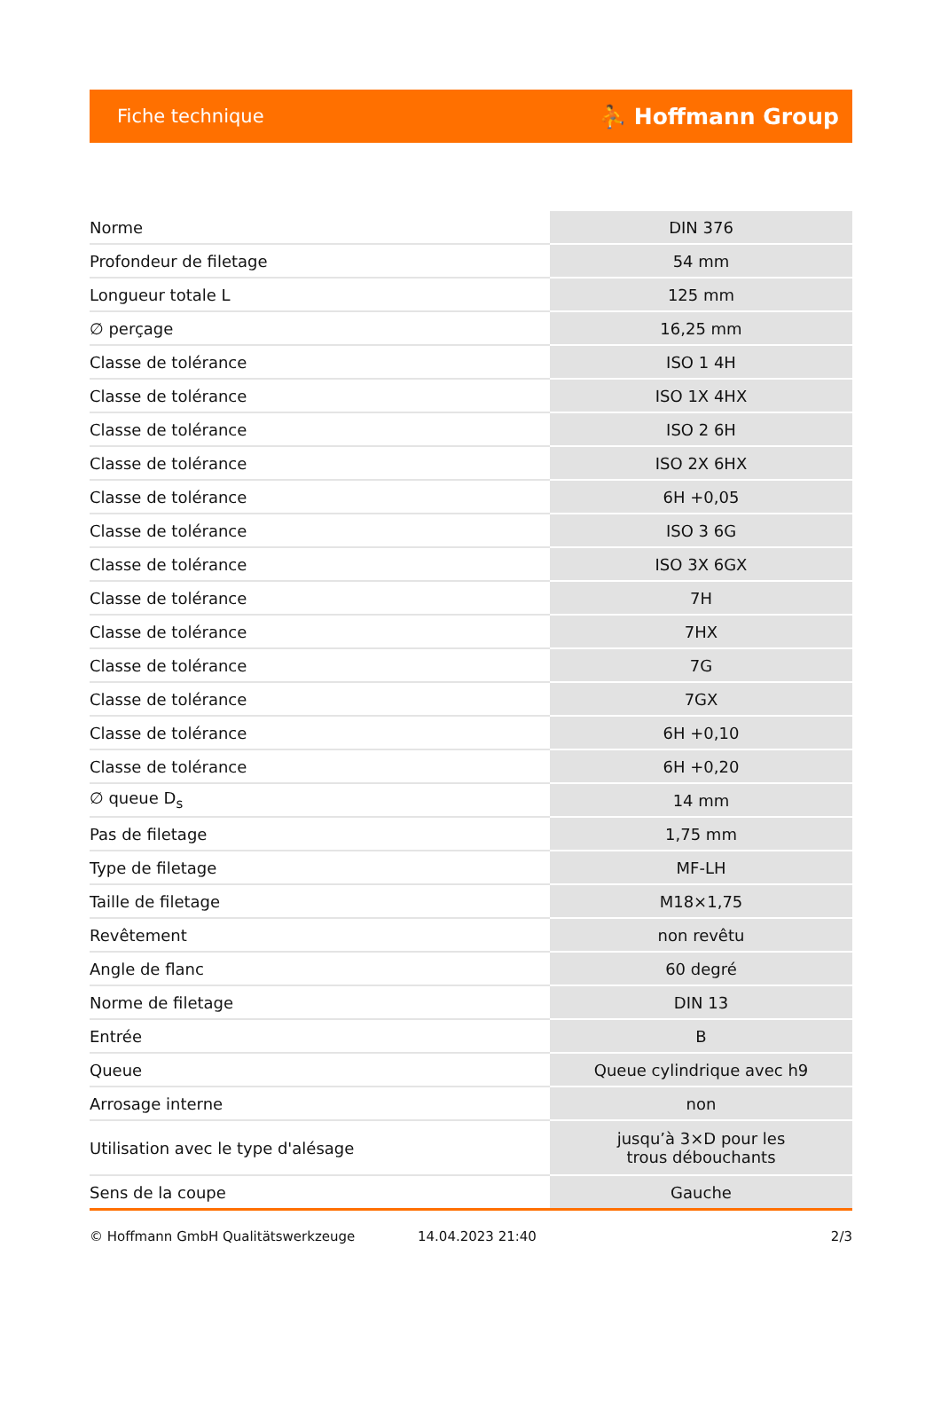Fiche technique ⛹ Hoffmann Group
| Norme | DIN 376 |
| Profondeur de filetage | 54 mm |
| Longueur totale L | 125 mm |
| ∅ perçage | 16,25 mm |
| Classe de tolérance | ISO 1 4H |
| Classe de tolérance | ISO 1X 4HX |
| Classe de tolérance | ISO 2 6H |
| Classe de tolérance | ISO 2X 6HX |
| Classe de tolérance | 6H +0,05 |
| Classe de tolérance | ISO 3 6G |
| Classe de tolérance | ISO 3X 6GX |
| Classe de tolérance | 7H |
| Classe de tolérance | 7HX |
| Classe de tolérance | 7G |
| Classe de tolérance | 7GX |
| Classe de tolérance | 6H +0,10 |
| Classe de tolérance | 6H +0,20 |
| ∅ queue D<sub>s</sub> | 14 mm |
| Pas de filetage | 1,75 mm |
| Type de filetage | MF-LH |
| Taille de filetage | M18×1,75 |
| Revêtement | non revêtu |
| Angle de flanc | 60 degré |
| Norme de filetage | DIN 13 |
| Entrée | B |
| Queue | Queue cylindrique avec h9 |
| Arrosage interne | non |
| Utilisation avec le type d'alésage | jusqu’à 3×D pour les trous débouchants |
| Sens de la coupe | Gauche |
© Hoffmann GmbH Qualitätswerkzeuge 14.04.2023 21:40 2/3